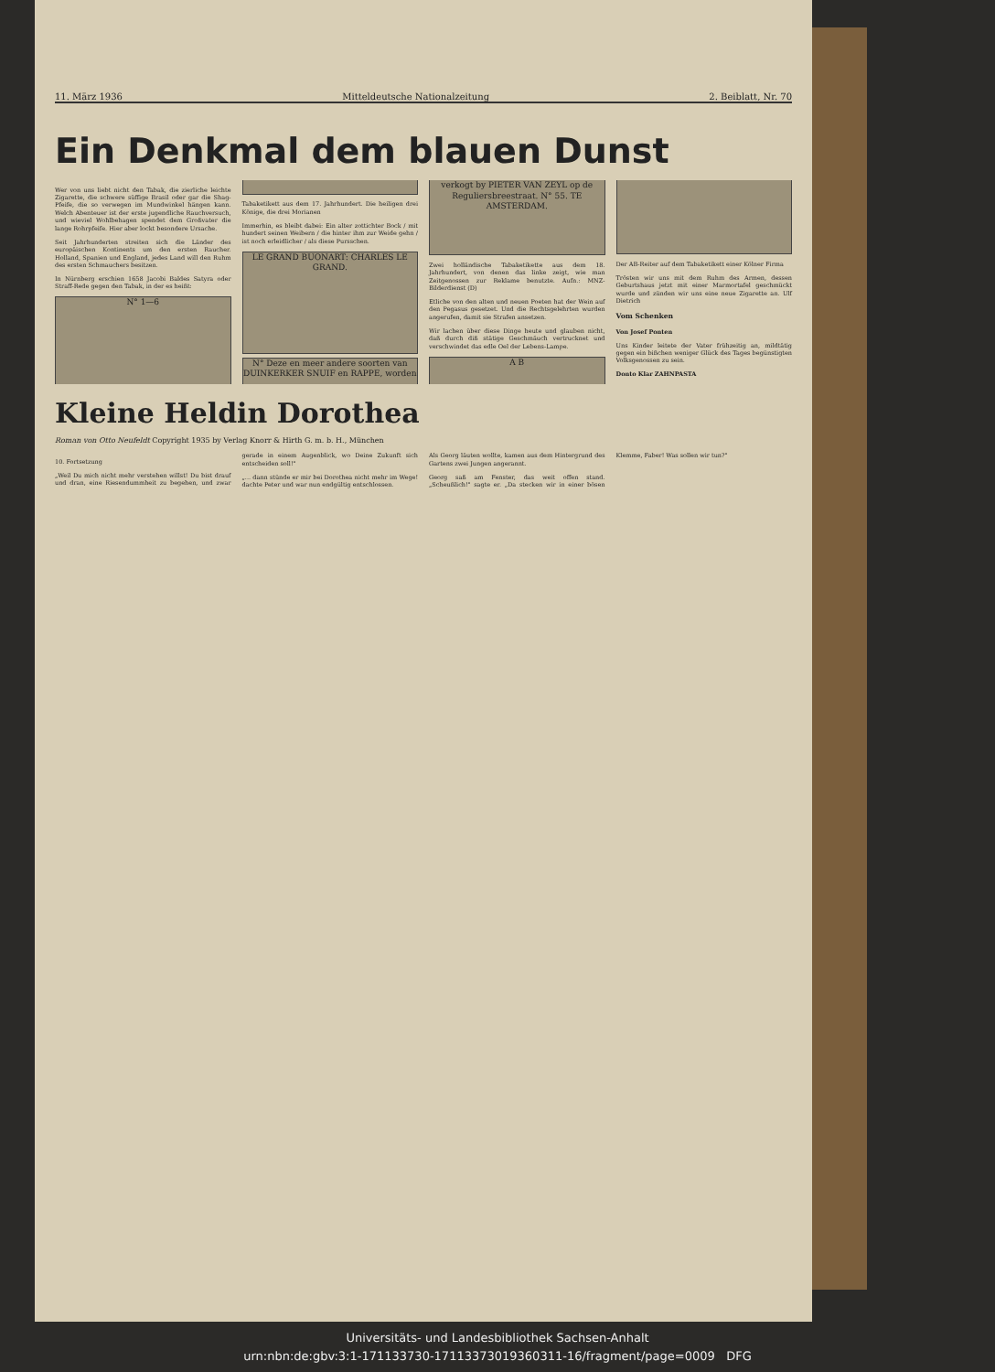11. März 1936 Mitteldeutsche Nationalzeitung 2. Beiblatt, Nr. 70
Ein Denkmal dem blauen Dunst
Wer von uns liebt nicht den Tabak, die zierliche leichte Zigarette, die schwere süffige Brasil oder gar die Shag-Pfeife, die so verwegen im Mundwinkel hängen kann. Welch Abenteuer ist der erste jugendliche Rauchversuch, und wieviel Wohlbehagen spendet dem Großvater die lange Rohrpfeife. Hier aber lockt besondere Ursache.
Seit Jahrhunderten streiten sich die Länder des europäischen Kontinents um den ersten Raucher. Holland, Spanien und England, jedes Land will den Ruhm des ersten Schmauchers besitzen.
In Nürnberg erschien 1658 Jacobi Baldes Satyra oder Straff-Rede gegen den Tabak, in der es heißt:
N° 1—6
Tabaketikett aus dem 17. Jahrhundert. Die heiligen drei Könige, die drei Morianen
Immerhin, es bleibt dabei: Ein alter zottichter Bock / mit hundert seinen Weibern / die hinter ihm zur Weide gehn / ist noch erleidlicher / als diese Pursschen.
LE GRAND BUONART: CHARLES LE GRAND.
N° Deze en meer andere soorten van DUINKERKER SNUIF en RAPPE, worden verkogt by PIETER VAN ZEYL op de Reguliersbreestraat. N° 55. TE AMSTERDAM.
Zwei holländische Tabaketikette aus dem 18. Jahrhundert, von denen das linke zeigt, wie man Zeitgenossen zur Reklame benutzte. Aufn.: MNZ-Bilderdienst (D)
Etliche von den alten und neuen Poeten hat der Wein auf den Pegasus gesetzet. Und die Rechtsgelehrten wurden angerufen, damit sie Strafen ansetzen.
Wir lachen über diese Dinge heute und glauben nicht, daß durch diß stätige Geschmäuch vertrucknet und verschwindet das edle Oel der Lebens-Lampe.
A B
Der AB-Reiter auf dem Tabaketikett einer Kölner Firma
Trösten wir uns mit dem Ruhm des Armen, dessen Geburtshaus jetzt mit einer Marmortafel geschmückt wurde und zünden wir uns eine neue Zigarette an. Ulf Dietrich
Vom Schenken
Von Josef Ponten
Uns Kinder leitete der Vater frühzeitig an, mildtätig gegen ein bißchen weniger Glück des Tages begünstigten Volksgenossen zu sein.
Donto Klar ZAHNPASTA
Kleine Heldin Dorothea
Roman von Otto Neufeldt Copyright 1935 by Verlag Knorr & Hirth G. m. b. H., München
10. Fortsetzung
„Weil Du mich nicht mehr verstehen willst! Du bist drauf und dran, eine Riesendummheit zu begehen, und zwar gerade in einem Augenblick, wo Deine Zukunft sich entscheiden soll!"
„... dann stünde er mir bei Dorothea nicht mehr im Wege! dachte Peter und war nun endgültig entschlossen.
Als Georg läuten wollte, kamen aus dem Hintergrund des Gartens zwei Jungen angerannt.
Georg saß am Fenster, das weit offen stand. „Scheußlich!" sagte er. „Da stecken wir in einer bösen Klemme, Faber! Was sollen wir tun?"
Universitäts- und Landesbibliothek Sachsen-Anhalt
urn:nbn:de:gbv:3:1-171133730-17113373019360311-16/fragment/page=0009 DFG